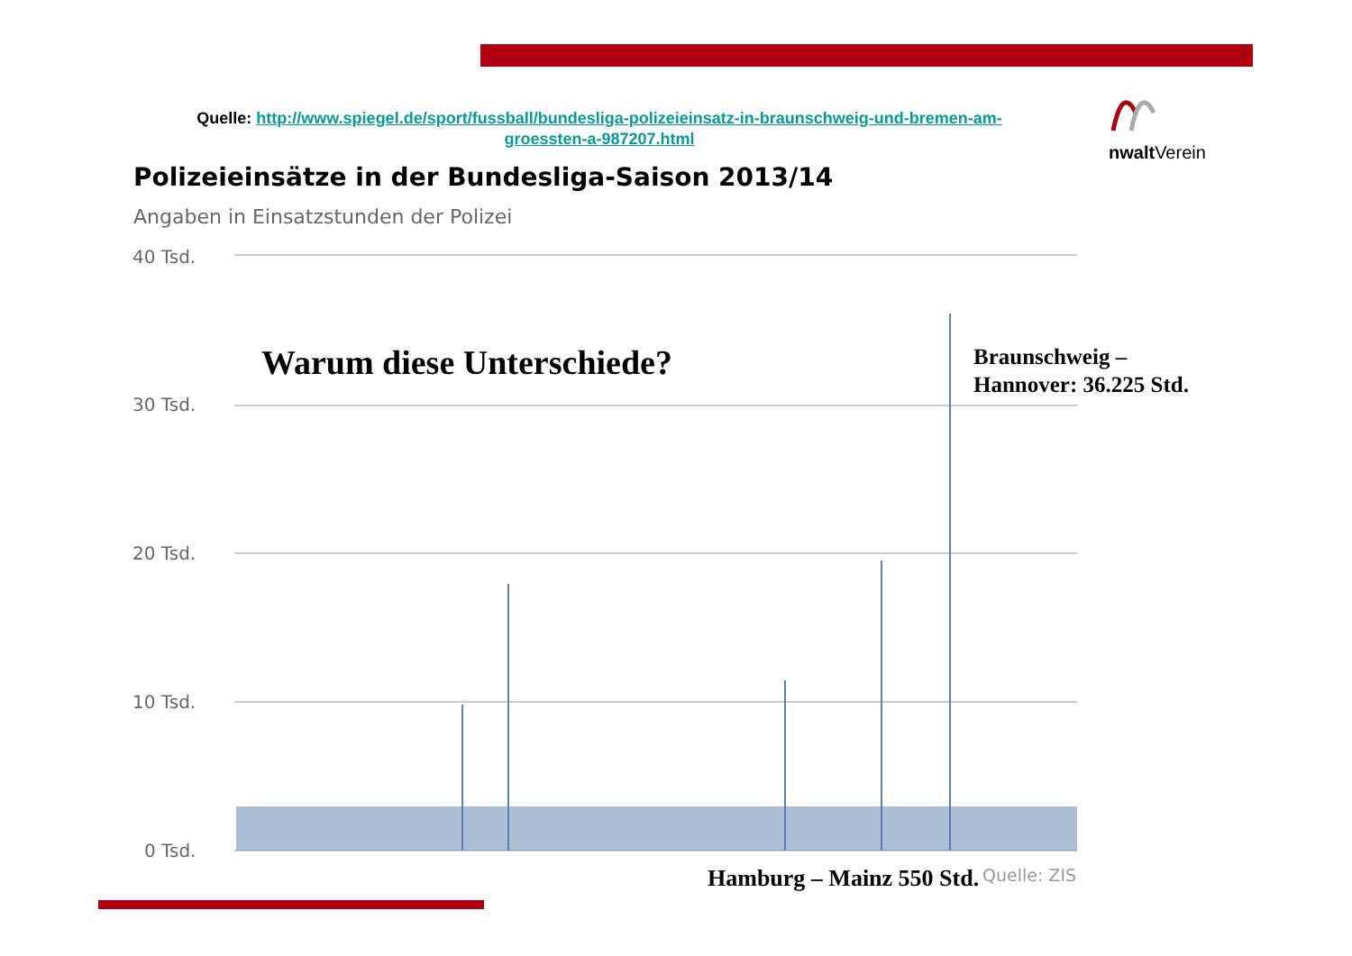Quelle: http://www.spiegel.de/sport/fussball/bundesliga-polizeieinsatz-in-braunschweig-und-bremen-am-groessten-a-987207.html
nwalt Verein
Polizeieinsätze in der Bundesliga-Saison 2013/14
Angaben in Einsatzstunden der Polizei
40 Tsd.
30 Tsd.
20 Tsd.
10 Tsd.
0 Tsd.
Warum diese Unterschiede?
Braunschweig –
Hannover: 36.225 Std.
Hamburg – Mainz 550 Std. Quelle: ZIS